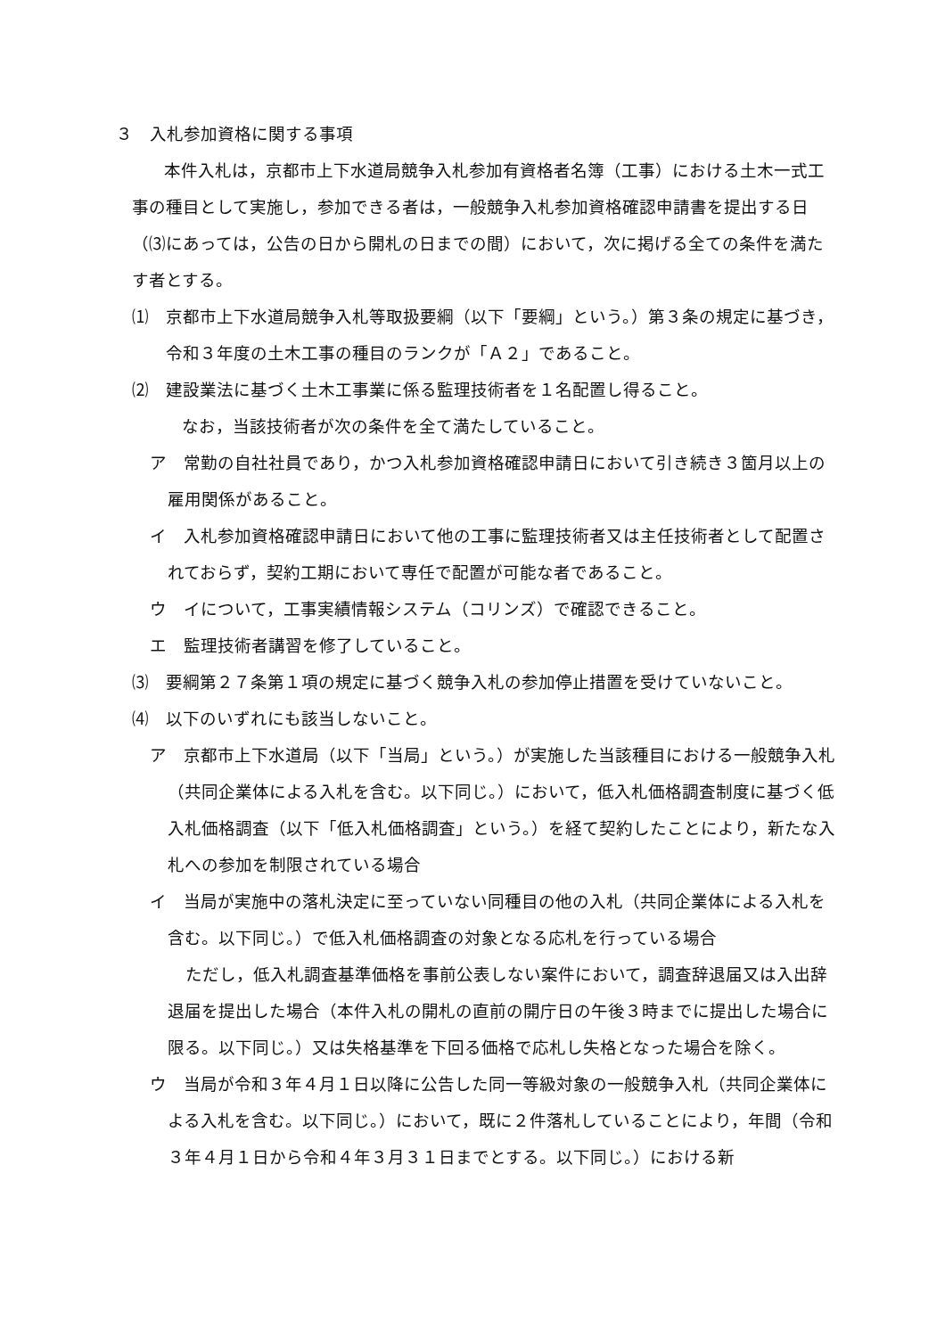３　入札参加資格に関する事項
本件入札は，京都市上下水道局競争入札参加有資格者名簿（工事）における土木一式工事の種目として実施し，参加できる者は，一般競争入札参加資格確認申請書を提出する日（⑶にあっては，公告の日から開札の日までの間）において，次に掲げる全ての条件を満たす者とする。
⑴　京都市上下水道局競争入札等取扱要綱（以下「要綱」という。）第３条の規定に基づき，令和３年度の土木工事の種目のランクが「Ａ２」であること。
⑵　建設業法に基づく土木工事業に係る監理技術者を１名配置し得ること。
なお，当該技術者が次の条件を全て満たしていること。
ア　常勤の自社社員であり，かつ入札参加資格確認申請日において引き続き３箇月以上の雇用関係があること。
イ　入札参加資格確認申請日において他の工事に監理技術者又は主任技術者として配置されておらず，契約工期において専任で配置が可能な者であること。
ウ　イについて，工事実績情報システム（コリンズ）で確認できること。
エ　監理技術者講習を修了していること。
⑶　要綱第２７条第１項の規定に基づく競争入札の参加停止措置を受けていないこと。
⑷　以下のいずれにも該当しないこと。
ア　京都市上下水道局（以下「当局」という。）が実施した当該種目における一般競争入札（共同企業体による入札を含む。以下同じ。）において，低入札価格調査制度に基づく低入札価格調査（以下「低入札価格調査」という。）を経て契約したことにより，新たな入札への参加を制限されている場合
イ　当局が実施中の落札決定に至っていない同種目の他の入札（共同企業体による入札を含む。以下同じ。）で低入札価格調査の対象となる応札を行っている場合
ただし，低入札調査基準価格を事前公表しない案件において，調査辞退届又は入出辞退届を提出した場合（本件入札の開札の直前の開庁日の午後３時までに提出した場合に限る。以下同じ。）又は失格基準を下回る価格で応札し失格となった場合を除く。
ウ　当局が令和３年４月１日以降に公告した同一等級対象の一般競争入札（共同企業体による入札を含む。以下同じ。）において，既に２件落札していることにより，年間（令和３年４月１日から令和４年３月３１日までとする。以下同じ。）における新